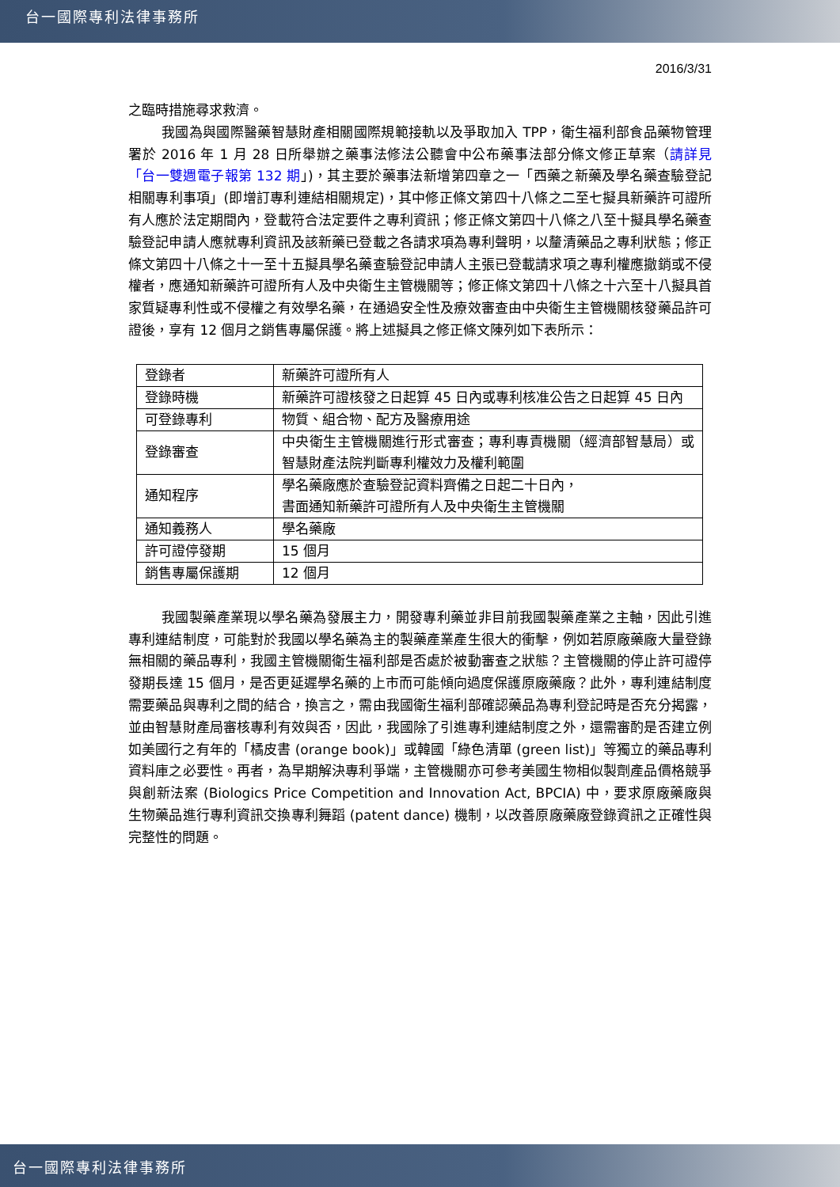台一國際專利法律事務所
2016/3/31
之臨時措施尋求救濟。
我國為與國際醫藥智慧財產相關國際規範接軌以及爭取加入 TPP，衛生福利部食品藥物管理署於 2016 年 1 月 28 日所舉辦之藥事法修法公聽會中公布藥事法部分條文修正草案（請詳見「台一雙週電子報第 132 期」)，其主要於藥事法新增第四章之一「西藥之新藥及學名藥查驗登記相關專利事項」(即增訂專利連結相關規定)，其中修正條文第四十八條之二至七擬具新藥許可證所有人應於法定期間內，登載符合法定要件之專利資訊；修正條文第四十八條之八至十擬具學名藥查驗登記申請人應就專利資訊及該新藥已登載之各請求項為專利聲明，以釐清藥品之專利狀態；修正條文第四十八條之十一至十五擬具學名藥查驗登記申請人主張已登載請求項之專利權應撤銷或不侵權者，應通知新藥許可證所有人及中央衛生主管機關等；修正條文第四十八條之十六至十八擬具首家質疑專利性或不侵權之有效學名藥，在通過安全性及療效審查由中央衛生主管機關核發藥品許可證後，享有 12 個月之銷售專屬保護。將上述擬具之修正條文陳列如下表所示：
| 登錄者 | 新藥許可證所有人 |
| 登錄時機 | 新藥許可證核發之日起算 45 日內或專利核准公告之日起算 45 日內 |
| 可登錄專利 | 物質、組合物、配方及醫療用途 |
| 登錄審查 | 中央衛生主管機關進行形式審查；專利專責機關（經濟部智慧局）或智慧財產法院判斷專利權效力及權利範圍 |
| 通知程序 | 學名藥廠應於查驗登記資料齊備之日起二十日內， 書面通知新藥許可證所有人及中央衛生主管機關 |
| 通知義務人 | 學名藥廠 |
| 許可證停發期 | 15 個月 |
| 銷售專屬保護期 | 12 個月 |
我國製藥產業現以學名藥為發展主力，開發專利藥並非目前我國製藥產業之主軸，因此引進專利連結制度，可能對於我國以學名藥為主的製藥產業產生很大的衝擊，例如若原廠藥廠大量登錄無相關的藥品專利，我國主管機關衛生福利部是否處於被動審查之狀態？主管機關的停止許可證停發期長達 15 個月，是否更延遲學名藥的上市而可能傾向過度保護原廠藥廠？此外，專利連結制度需要藥品與專利之間的結合，換言之，需由我國衛生福利部確認藥品為專利登記時是否充分揭露，並由智慧財產局審核專利有效與否，因此，我國除了引進專利連結制度之外，還需審酌是否建立例如美國行之有年的「橘皮書 (orange book)」或韓國「綠色清單 (green list)」等獨立的藥品專利資料庫之必要性。再者，為早期解決專利爭端，主管機關亦可參考美國生物相似製劑產品價格競爭與創新法案 (Biologics Price Competition and Innovation Act, BPCIA) 中，要求原廠藥廠與生物藥品進行專利資訊交換專利舞蹈 (patent dance) 機制，以改善原廠藥廠登錄資訊之正確性與完整性的問題。
台一國際專利法律事務所